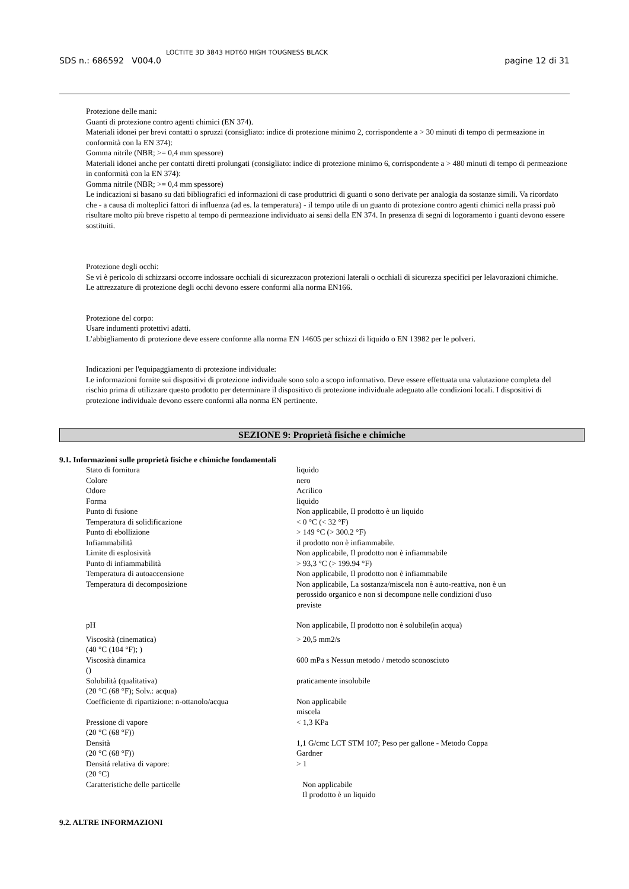SDS n.: 686592 V004.0 LOCTITE 3D 3843 HDT60 HIGH TOUGNESS BLACK pagine 12 di 31
Protezione delle mani:
Guanti di protezione contro agenti chimici (EN 374).
Materiali idonei per brevi contatti o spruzzi (consigliato: indice di protezione minimo 2, corrispondente a > 30 minuti di tempo di permeazione in conformità con la EN 374):
Gomma nitrile (NBR; >= 0,4 mm spessore)
Materiali idonei anche per contatti diretti prolungati (consigliato: indice di protezione minimo 6, corrispondente a > 480 minuti di tempo di permeazione in conformità con la EN 374):
Gomma nitrile (NBR; >= 0,4 mm spessore)
Le indicazioni si basano su dati bibliografici ed informazioni di case produttrici di guanti o sono derivate per analogia da sostanze simili. Va ricordato che - a causa di molteplici fattori di influenza (ad es. la temperatura) - il tempo utile di un guanto di protezione contro agenti chimici nella prassi può risultare molto più breve rispetto al tempo di permeazione individuato ai sensi della EN 374. In presenza di segni di logoramento i guanti devono essere sostituiti.
Protezione degli occhi:
Se vi è pericolo di schizzarsi occorre indossare occhiali di sicurezzacon protezioni laterali o occhiali di sicurezza specifici per lelavorazioni chimiche.
Le attrezzature di protezione degli occhi devono essere conformi alla norma EN166.
Protezione del corpo:
Usare indumenti protettivi adatti.
L’abbigliamento di protezione deve essere conforme alla norma EN 14605 per schizzi di liquido o EN 13982 per le polveri.
Indicazioni per l'equipaggiamento di protezione individuale:
Le informazioni fornite sui dispositivi di protezione individuale sono solo a scopo informativo. Deve essere effettuata una valutazione completa del rischio prima di utilizzare questo prodotto per determinare il dispositivo di protezione individuale adeguato alle condizioni locali. I dispositivi di protezione individuale devono essere conformi alla norma EN pertinente.
SEZIONE 9: Proprietà fisiche e chimiche
9.1. Informazioni sulle proprietà fisiche e chimiche fondamentali
| Stato di fornitura | liquido |
| Colore | nero |
| Odore | Acrilico |
| Forma | liquido |
| Punto di fusione | Non applicabile, Il prodotto è un liquido |
| Temperatura di solidificazione | < 0 °C (< 32 °F) |
| Punto di ebollizione | > 149 °C (> 300.2 °F) |
| Infiammabilità | il prodotto non è infiammabile. |
| Limite di esplosività | Non applicabile, Il prodotto non è infiammabile |
| Punto di infiammabilità | > 93,3 °C (> 199.94 °F) |
| Temperatura di autoaccensione | Non applicabile, Il prodotto non è infiammabile |
| Temperatura di decomposizione | Non applicabile, La sostanza/miscela non è auto-reattiva, non è un perossido organico e non si decompone nelle condizioni d'uso previste |
| pH | Non applicabile, Il prodotto non è solubile(in acqua) |
| Viscosità (cinematica) (40 °C (104 °F); ) | > 20,5 mm2/s |
| Viscosità dinamica () | 600 mPa s Nessun metodo / metodo sconosciuto |
| Solubilità (qualitativa) (20 °C (68 °F); Solv.: acqua) | praticamente insolubile |
| Coefficiente di ripartizione: n-ottanolo/acqua | Non applicabile miscela |
| Pressione di vapore (20 °C (68 °F)) | < 1,3 KPa |
| Densità (20 °C (68 °F)) | 1,1 G/cmc LCT STM 107; Peso per gallone - Metodo Coppa Gardner |
| Densitá relativa di vapore: (20 °C) | > 1 |
| Caratteristiche delle particelle | Non applicabile Il prodotto è un liquido |
9.2. ALTRE INFORMAZIONI